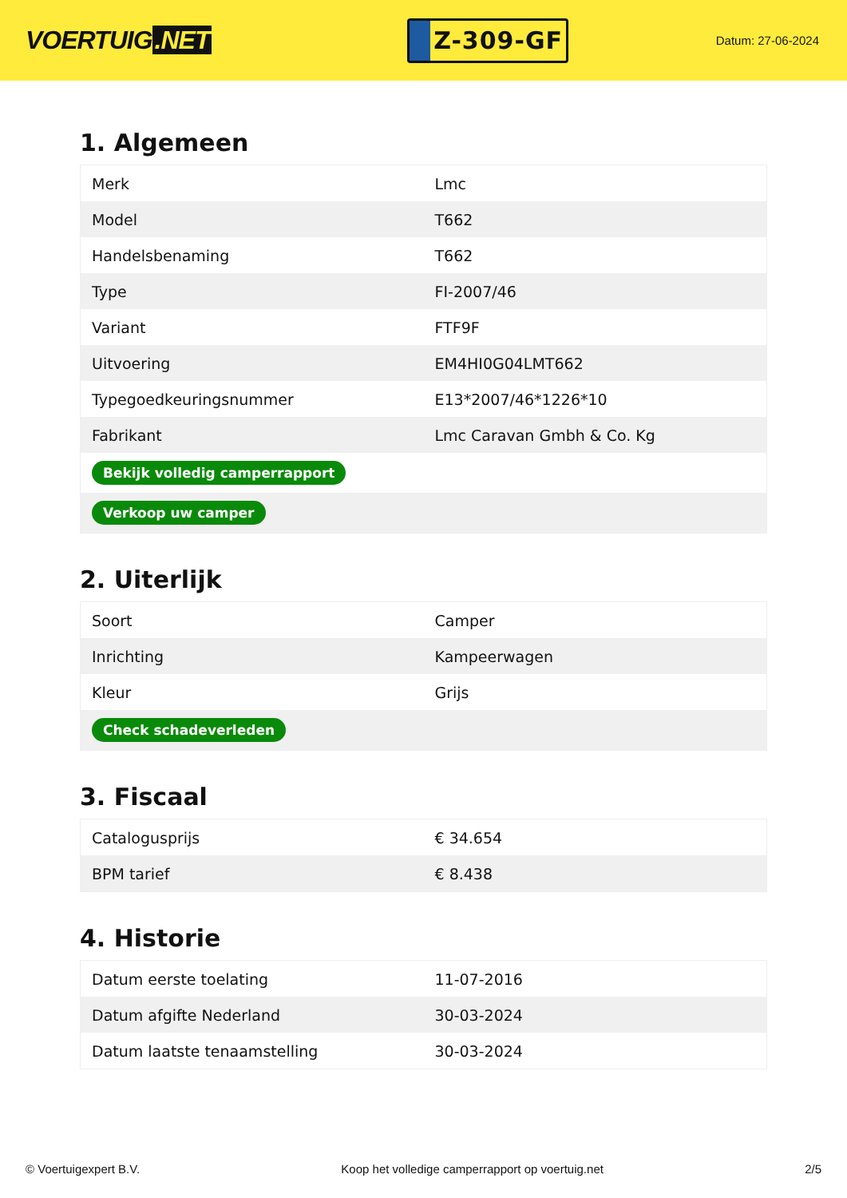VOERTUIG.NET
Z-309-GF
Datum: 27-06-2024
1. Algemeen
| Merk | Lmc |
| Model | T662 |
| Handelsbenaming | T662 |
| Type | FI-2007/46 |
| Variant | FTF9F |
| Uitvoering | EM4HI0G04LMT662 |
| Typegoedkeuringsnummer | E13*2007/46*1226*10 |
| Fabrikant | Lmc Caravan Gmbh & Co. Kg |
| Bekijk volledig camperrapport | |
| Verkoop uw camper | |
2. Uiterlijk
| Soort | Camper |
| Inrichting | Kampeerwagen |
| Kleur | Grijs |
| Check schadeverleden | |
3. Fiscaal
| Catalogusprijs | € 34.654 |
| BPM tarief | € 8.438 |
4. Historie
| Datum eerste toelating | 11-07-2016 |
| Datum afgifte Nederland | 30-03-2024 |
| Datum laatste tenaamstelling | 30-03-2024 |
© Voertuigexpert B.V. Koop het volledige camperrapport op voertuig.net 2/5